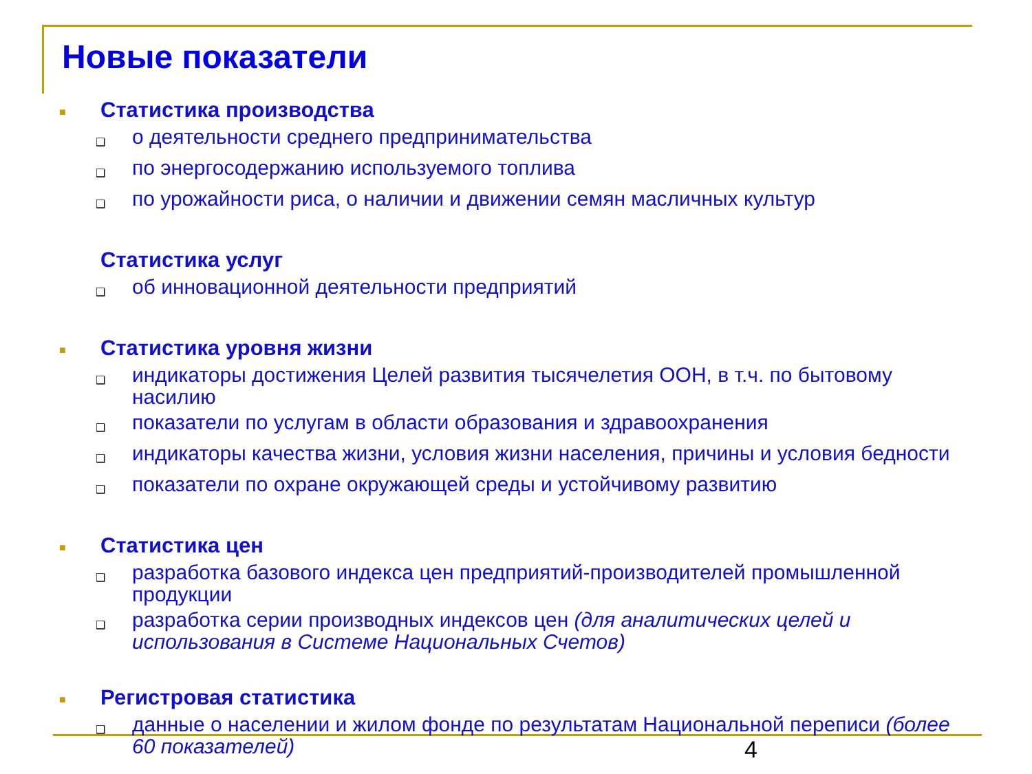Новые показатели
■ Статистика производства
❑ о деятельности среднего предпринимательства
❑ по энергосодержанию используемого топлива
❑ по урожайности риса, о наличии и движении семян масличных культур
Статистика услуг
❑ об инновационной деятельности предприятий
■ Статистика уровня жизни
❑ индикаторы достижения Целей развития тысячелетия ООН, в т.ч. по бытовому насилию
❑ показатели по услугам в области образования и здравоохранения
❑ индикаторы качества жизни, условия жизни населения, причины и условия бедности
❑ показатели по охране окружающей среды и устойчивому развитию
■ Статистика цен
❑ разработка базового индекса цен предприятий-производителей промышленной продукции
❑ разработка серии производных индексов цен (для аналитических целей и использования в Системе Национальных Счетов)
■ Регистровая статистика
❑ данные о населении и жилом фонде по результатам Национальной переписи (более 60 показателей)
4